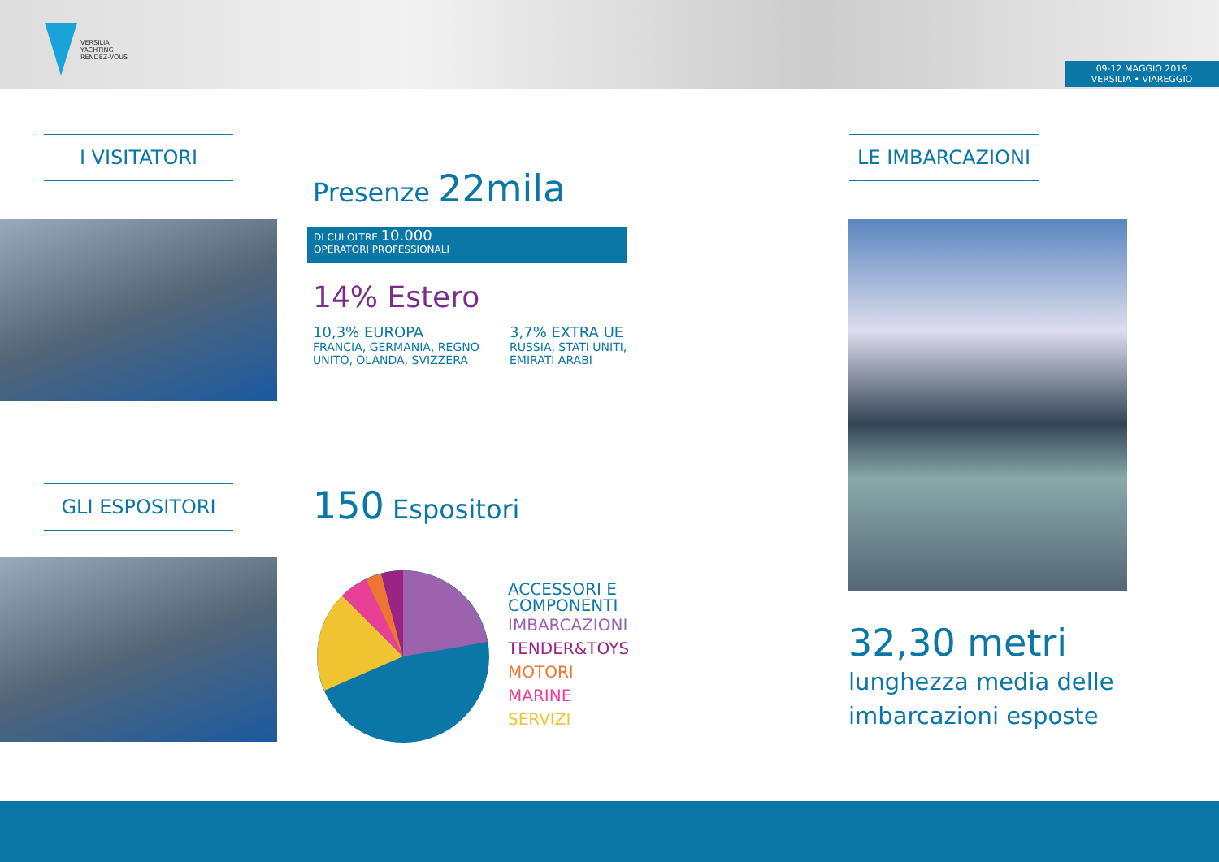VERSILIA
YACHTING
RENDEZ-VOUS
09-12 MAGGIO 2019
VERSILIA • VIAREGGIO
I VISITATORI LE IMBARCAZIONI
Presenze 22mila
DI CUI OLTRE 10.000
OPERATORI PROFESSIONALI
14% Estero
10,3% EUROPA
FRANCIA, GERMANIA, REGNO UNITO, OLANDA, SVIZZERA
3,7% EXTRA UE
RUSSIA, STATI UNITI, EMIRATI ARABI
GLI ESPOSITORI 150 Espositori
ACCESSORI E
COMPONENTI
IMBARCAZIONI
TENDER&TOYS
MOTORI
MARINE
SERVIZI
32,30 metri
lunghezza media delle imbarcazioni esposte